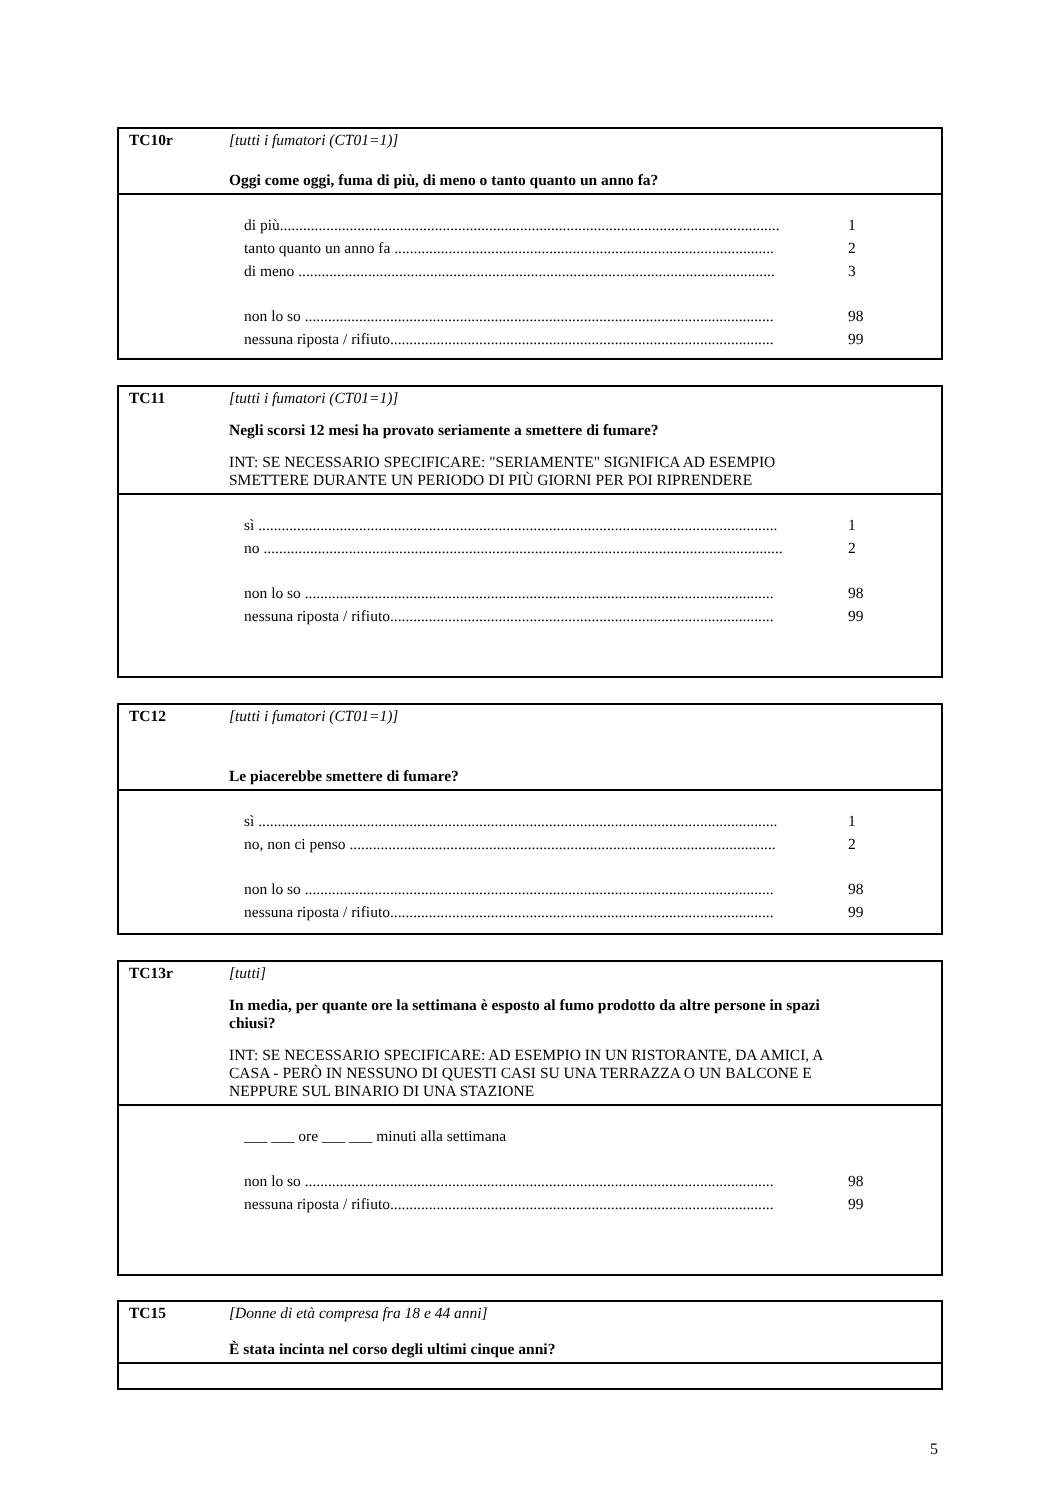TC10r [tutti i fumatori (CT01=1)]
Oggi come oggi, fuma di più, di meno o tanto quanto un anno fa?
di più................................................................................................................................. 1
tanto quanto un anno fa .................................................................................................. 2
di meno ........................................................................................................................... 3
non lo so ......................................................................................................................... 98
nessuna riposta / rifiuto................................................................................................... 99
TC11 [tutti i fumatori (CT01=1)]
Negli scorsi 12 mesi ha provato seriamente a smettere di fumare?
INT: SE NECESSARIO SPECIFICARE: "SERIAMENTE" SIGNIFICA AD ESEMPIO SMETTERE DURANTE UN PERIODO DI PIÙ GIORNI PER POI RIPRENDERE
sì ...................................................................................................................................... 1
no ...................................................................................................................................... 2
non lo so ......................................................................................................................... 98
nessuna riposta / rifiuto................................................................................................... 99
TC12 [tutti i fumatori (CT01=1)]
Le piacerebbe smettere di fumare?
sì ...................................................................................................................................... 1
no, non ci penso .............................................................................................................. 2
non lo so ......................................................................................................................... 98
nessuna riposta / rifiuto................................................................................................... 99
TC13r [tutti]
In media, per quante ore la settimana è esposto al fumo prodotto da altre persone in spazi chiusi?
INT: SE NECESSARIO SPECIFICARE: AD ESEMPIO IN UN RISTORANTE, DA AMICI, A CASA - PERÒ IN NESSUNO DI QUESTI CASI SU UNA TERRAZZA O UN BALCONE E NEPPURE SUL BINARIO DI UNA STAZIONE
___ ___ ore ___ ___ minuti alla settimana
non lo so ......................................................................................................................... 98
nessuna riposta / rifiuto................................................................................................... 99
TC15 [Donne di età compresa fra 18 e 44 anni]
È stata incinta nel corso degli ultimi cinque anni?
5